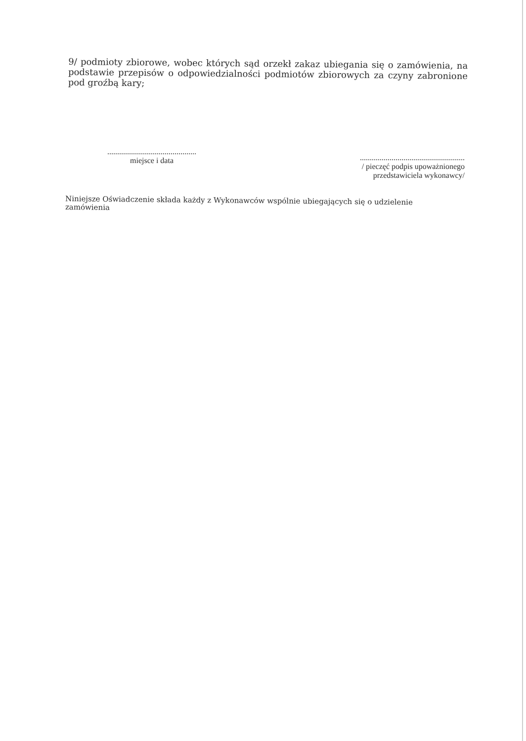9/ podmioty zbiorowe, wobec których sąd orzekł zakaz ubiegania się o zamówienia, na podstawie przepisów o odpowiedzialności podmiotów zbiorowych za czyny zabronione pod groźbą kary;
.............................................
miejsce i data
.....................................................
/ pieczęć podpis upoważnionego
przedstawiciela wykonawcy/
Niniejsze Oświadczenie składa każdy z Wykonawców wspólnie ubiegających się o udzielenie zamówienia